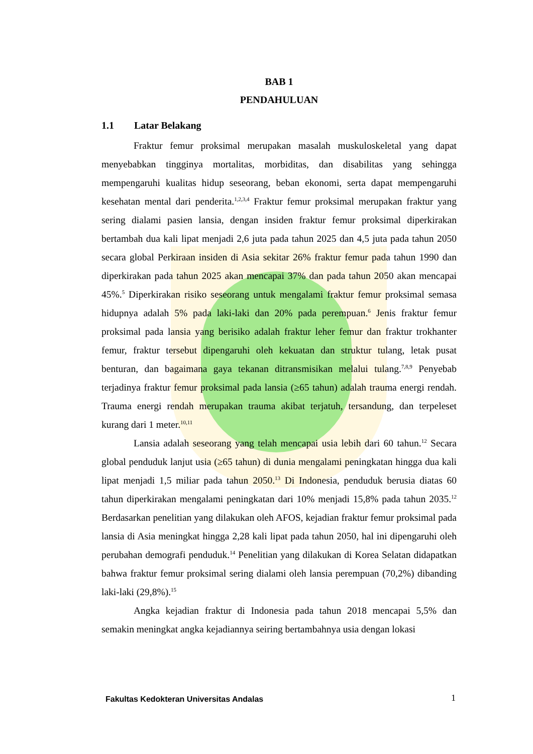BAB 1
PENDAHULUAN
1.1 Latar Belakang
Fraktur femur proksimal merupakan masalah muskuloskeletal yang dapat menyebabkan tingginya mortalitas, morbiditas, dan disabilitas yang sehingga mempengaruhi kualitas hidup seseorang, beban ekonomi, serta dapat mempengaruhi kesehatan mental dari penderita.<sup>1,2,3,4</sup> Fraktur femur proksimal merupakan fraktur yang sering dialami pasien lansia, dengan insiden fraktur femur proksimal diperkirakan bertambah dua kali lipat menjadi 2,6 juta pada tahun 2025 dan 4,5 juta pada tahun 2050 secara global Perkiraan insiden di Asia sekitar 26% fraktur femur pada tahun 1990 dan diperkirakan pada tahun 2025 akan mencapai 37% dan pada tahun 2050 akan mencapai 45%.<sup>5</sup> Diperkirakan risiko seseorang untuk mengalami fraktur femur proksimal semasa hidupnya adalah 5% pada laki-laki dan 20% pada perempuan.<sup>6</sup> Jenis fraktur femur proksimal pada lansia yang berisiko adalah fraktur leher femur dan fraktur trokhanter femur, fraktur tersebut dipengaruhi oleh kekuatan dan struktur tulang, letak pusat benturan, dan bagaimana gaya tekanan ditransmisikan melalui tulang.<sup>7,8,9</sup> Penyebab terjadinya fraktur femur proksimal pada lansia (≥65 tahun) adalah trauma energi rendah. Trauma energi rendah merupakan trauma akibat terjatuh, tersandung, dan terpeleset kurang dari 1 meter.<sup>10,11</sup>
Lansia adalah seseorang yang telah mencapai usia lebih dari 60 tahun.<sup>12</sup> Secara global penduduk lanjut usia (≥65 tahun) di dunia mengalami peningkatan hingga dua kali lipat menjadi 1,5 miliar pada tahun 2050.<sup>13</sup> Di Indonesia, penduduk berusia diatas 60 tahun diperkirakan mengalami peningkatan dari 10% menjadi 15,8% pada tahun 2035.<sup>12</sup> Berdasarkan penelitian yang dilakukan oleh AFOS, kejadian fraktur femur proksimal pada lansia di Asia meningkat hingga 2,28 kali lipat pada tahun 2050, hal ini dipengaruhi oleh perubahan demografi penduduk.<sup>14</sup> Penelitian yang dilakukan di Korea Selatan didapatkan bahwa fraktur femur proksimal sering dialami oleh lansia perempuan (70,2%) dibanding laki-laki (29,8%).<sup>15</sup>
Angka kejadian fraktur di Indonesia pada tahun 2018 mencapai 5,5% dan semakin meningkat angka kejadiannya seiring bertambahnya usia dengan lokasi
Fakultas Kedokteran Universitas Andalas
1